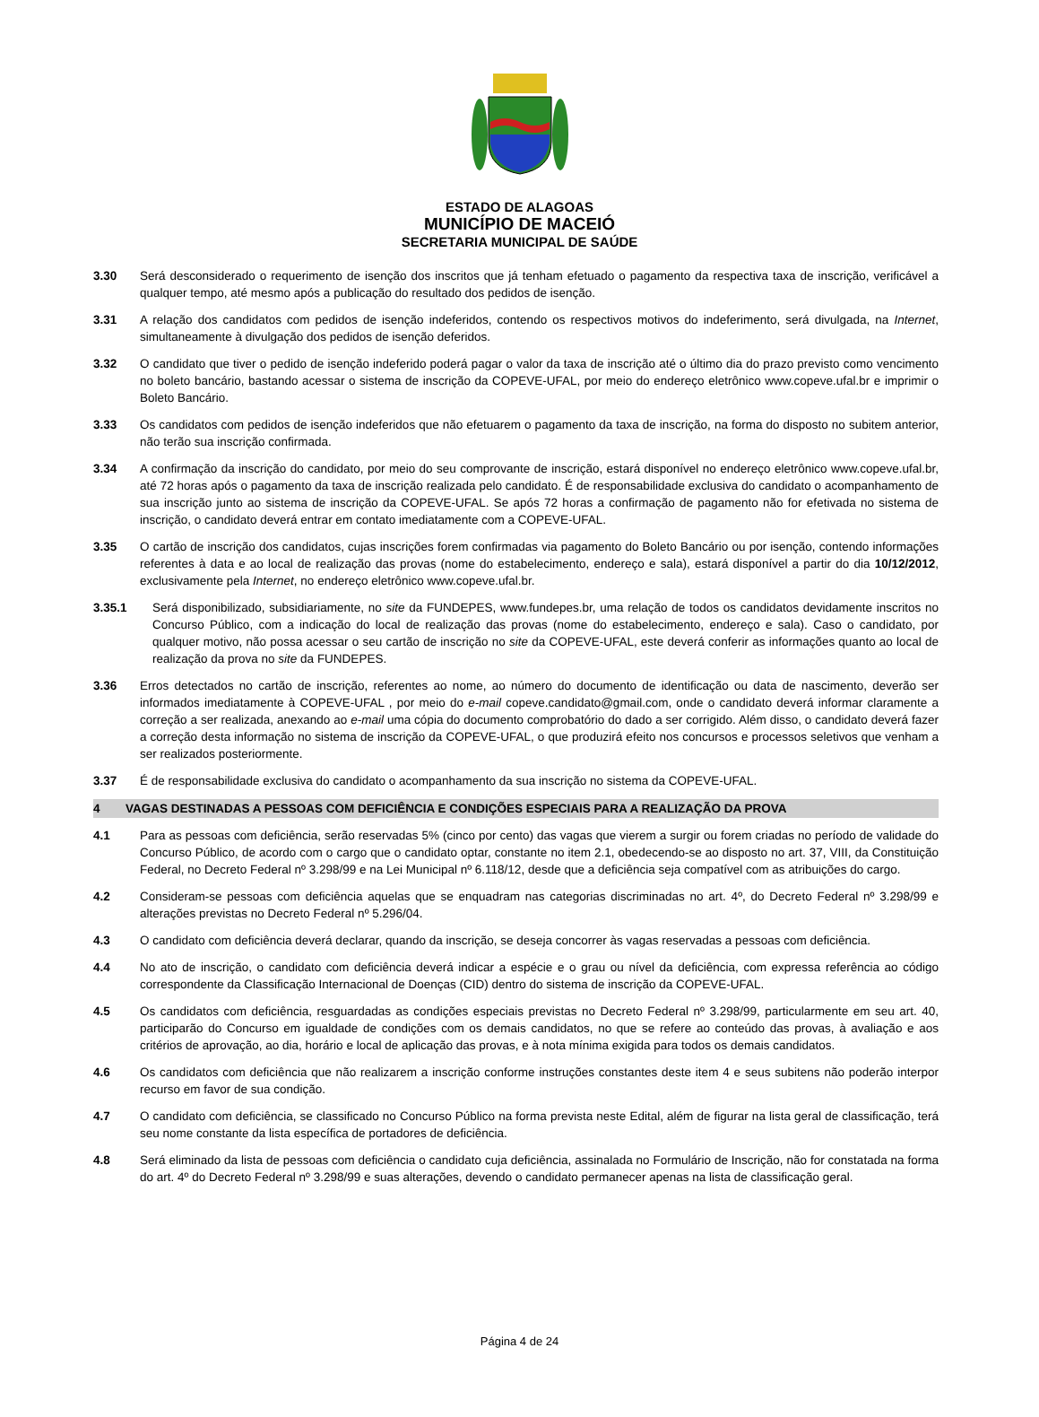ESTADO DE ALAGOAS
MUNICÍPIO DE MACEIÓ
SECRETARIA MUNICIPAL DE SAÚDE
3.30 Será desconsiderado o requerimento de isenção dos inscritos que já tenham efetuado o pagamento da respectiva taxa de inscrição, verificável a qualquer tempo, até mesmo após a publicação do resultado dos pedidos de isenção.
3.31 A relação dos candidatos com pedidos de isenção indeferidos, contendo os respectivos motivos do indeferimento, será divulgada, na Internet, simultaneamente à divulgação dos pedidos de isenção deferidos.
3.32 O candidato que tiver o pedido de isenção indeferido poderá pagar o valor da taxa de inscrição até o último dia do prazo previsto como vencimento no boleto bancário, bastando acessar o sistema de inscrição da COPEVE-UFAL, por meio do endereço eletrônico www.copeve.ufal.br e imprimir o Boleto Bancário.
3.33 Os candidatos com pedidos de isenção indeferidos que não efetuarem o pagamento da taxa de inscrição, na forma do disposto no subitem anterior, não terão sua inscrição confirmada.
3.34 A confirmação da inscrição do candidato, por meio do seu comprovante de inscrição, estará disponível no endereço eletrônico www.copeve.ufal.br, até 72 horas após o pagamento da taxa de inscrição realizada pelo candidato. É de responsabilidade exclusiva do candidato o acompanhamento de sua inscrição junto ao sistema de inscrição da COPEVE-UFAL. Se após 72 horas a confirmação de pagamento não for efetivada no sistema de inscrição, o candidato deverá entrar em contato imediatamente com a COPEVE-UFAL.
3.35 O cartão de inscrição dos candidatos, cujas inscrições forem confirmadas via pagamento do Boleto Bancário ou por isenção, contendo informações referentes à data e ao local de realização das provas (nome do estabelecimento, endereço e sala), estará disponível a partir do dia 10/12/2012, exclusivamente pela Internet, no endereço eletrônico www.copeve.ufal.br.
3.35.1 Será disponibilizado, subsidiariamente, no site da FUNDEPES, www.fundepes.br, uma relação de todos os candidatos devidamente inscritos no Concurso Público, com a indicação do local de realização das provas (nome do estabelecimento, endereço e sala). Caso o candidato, por qualquer motivo, não possa acessar o seu cartão de inscrição no site da COPEVE-UFAL, este deverá conferir as informações quanto ao local de realização da prova no site da FUNDEPES.
3.36 Erros detectados no cartão de inscrição, referentes ao nome, ao número do documento de identificação ou data de nascimento, deverão ser informados imediatamente à COPEVE-UFAL , por meio do e-mail copeve.candidato@gmail.com, onde o candidato deverá informar claramente a correção a ser realizada, anexando ao e-mail uma cópia do documento comprobatório do dado a ser corrigido. Além disso, o candidato deverá fazer a correção desta informação no sistema de inscrição da COPEVE-UFAL, o que produzirá efeito nos concursos e processos seletivos que venham a ser realizados posteriormente.
3.37 É de responsabilidade exclusiva do candidato o acompanhamento da sua inscrição no sistema da COPEVE-UFAL.
4 VAGAS DESTINADAS A PESSOAS COM DEFICIÊNCIA E CONDIÇÕES ESPECIAIS PARA A REALIZAÇÃO DA PROVA
4.1 Para as pessoas com deficiência, serão reservadas 5% (cinco por cento) das vagas que vierem a surgir ou forem criadas no período de validade do Concurso Público, de acordo com o cargo que o candidato optar, constante no item 2.1, obedecendo-se ao disposto no art. 37, VIII, da Constituição Federal, no Decreto Federal nº 3.298/99 e na Lei Municipal nº 6.118/12, desde que a deficiência seja compatível com as atribuições do cargo.
4.2 Consideram-se pessoas com deficiência aquelas que se enquadram nas categorias discriminadas no art. 4º, do Decreto Federal nº 3.298/99 e alterações previstas no Decreto Federal nº 5.296/04.
4.3 O candidato com deficiência deverá declarar, quando da inscrição, se deseja concorrer às vagas reservadas a pessoas com deficiência.
4.4 No ato de inscrição, o candidato com deficiência deverá indicar a espécie e o grau ou nível da deficiência, com expressa referência ao código correspondente da Classificação Internacional de Doenças (CID) dentro do sistema de inscrição da COPEVE-UFAL.
4.5 Os candidatos com deficiência, resguardadas as condições especiais previstas no Decreto Federal nº 3.298/99, particularmente em seu art. 40, participarão do Concurso em igualdade de condições com os demais candidatos, no que se refere ao conteúdo das provas, à avaliação e aos critérios de aprovação, ao dia, horário e local de aplicação das provas, e à nota mínima exigida para todos os demais candidatos.
4.6 Os candidatos com deficiência que não realizarem a inscrição conforme instruções constantes deste item 4 e seus subitens não poderão interpor recurso em favor de sua condição.
4.7 O candidato com deficiência, se classificado no Concurso Público na forma prevista neste Edital, além de figurar na lista geral de classificação, terá seu nome constante da lista específica de portadores de deficiência.
4.8 Será eliminado da lista de pessoas com deficiência o candidato cuja deficiência, assinalada no Formulário de Inscrição, não for constatada na forma do art. 4º do Decreto Federal nº 3.298/99 e suas alterações, devendo o candidato permanecer apenas na lista de classificação geral.
Página 4 de 24